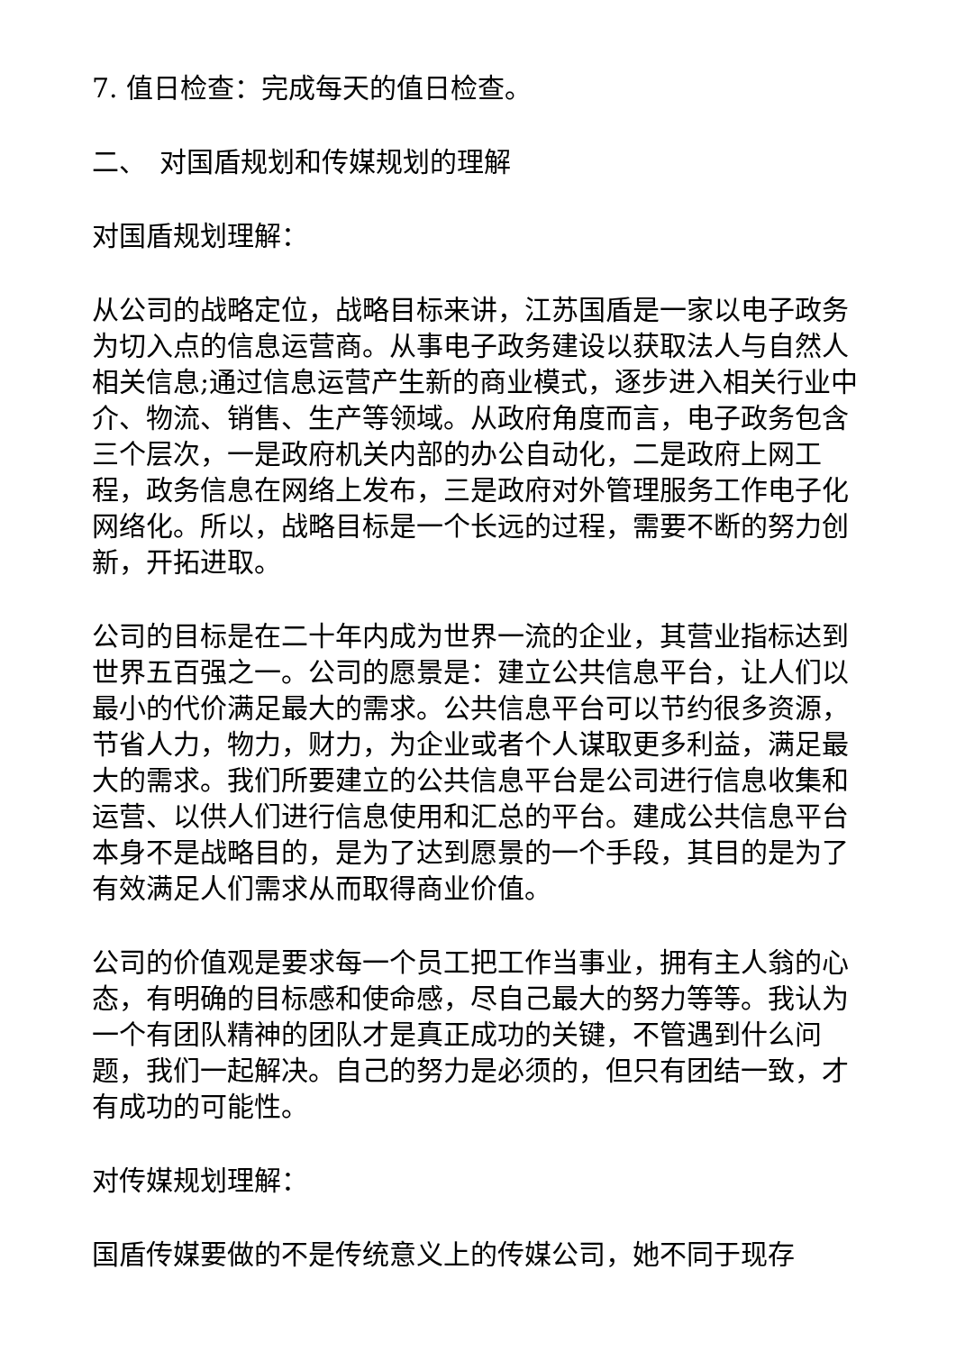7. 值日检查：完成每天的值日检查。
二、　对国盾规划和传媒规划的理解
对国盾规划理解：
从公司的战略定位，战略目标来讲，江苏国盾是一家以电子政务为切入点的信息运营商。从事电子政务建设以获取法人与自然人相关信息;通过信息运营产生新的商业模式，逐步进入相关行业中介、物流、销售、生产等领域。从政府角度而言，电子政务包含三个层次，一是政府机关内部的办公自动化，二是政府上网工程，政务信息在网络上发布，三是政府对外管理服务工作电子化网络化。所以，战略目标是一个长远的过程，需要不断的努力创新，开拓进取。
公司的目标是在二十年内成为世界一流的企业，其营业指标达到世界五百强之一。公司的愿景是：建立公共信息平台，让人们以最小的代价满足最大的需求。公共信息平台可以节约很多资源，节省人力，物力，财力，为企业或者个人谋取更多利益，满足最大的需求。我们所要建立的公共信息平台是公司进行信息收集和运营、以供人们进行信息使用和汇总的平台。建成公共信息平台本身不是战略目的，是为了达到愿景的一个手段，其目的是为了有效满足人们需求从而取得商业价值。
公司的价值观是要求每一个员工把工作当事业，拥有主人翁的心态，有明确的目标感和使命感，尽自己最大的努力等等。我认为一个有团队精神的团队才是真正成功的关键，不管遇到什么问题，我们一起解决。自己的努力是必须的，但只有团结一致，才有成功的可能性。
对传媒规划理解：
国盾传媒要做的不是传统意义上的传媒公司，她不同于现存